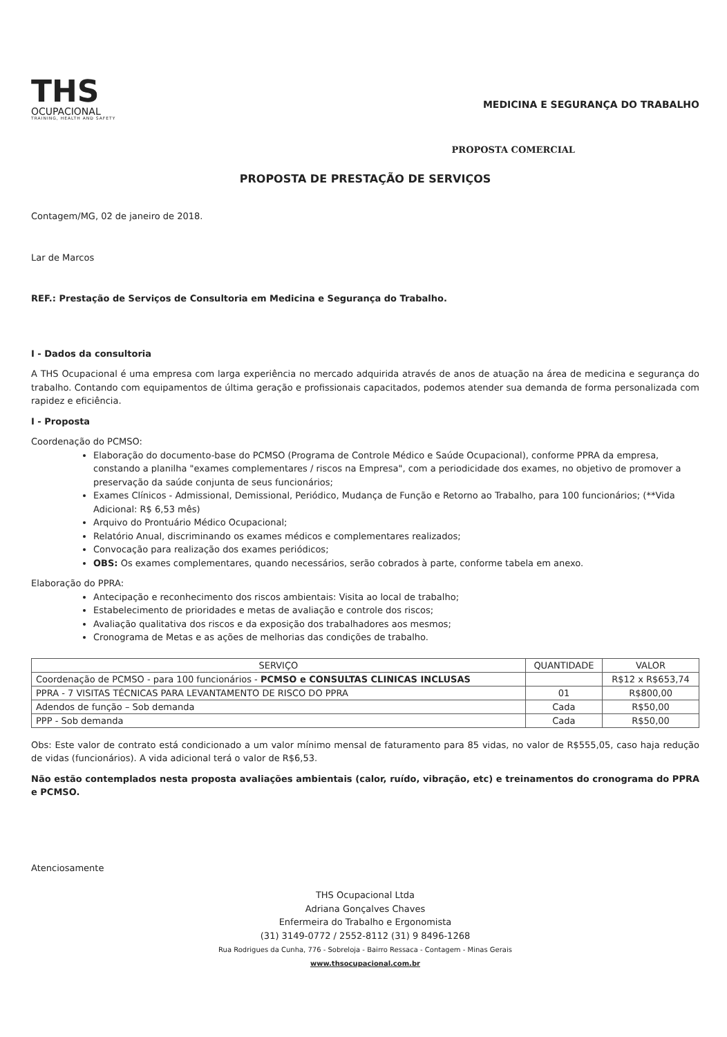THS
OCUPACIONAL
TRAINING, HEALTH AND SAFETY
MEDICINA E SEGURANÇA DO TRABALHO
PROPOSTA COMERCIAL
PROPOSTA DE PRESTAÇÃO DE SERVIÇOS
Contagem/MG, 02 de janeiro de 2018.
Lar de Marcos
REF.: Prestação de Serviços de Consultoria em Medicina e Segurança do Trabalho.
I - Dados da consultoria
A THS Ocupacional é uma empresa com larga experiência no mercado adquirida através de anos de atuação na área de medicina e segurança do trabalho. Contando com equipamentos de última geração e profissionais capacitados, podemos atender sua demanda de forma personalizada com rapidez e eficiência.
I - Proposta
Coordenação do PCMSO:
Elaboração do documento-base do PCMSO (Programa de Controle Médico e Saúde Ocupacional), conforme PPRA da empresa, constando a planilha "exames complementares / riscos na Empresa", com a periodicidade dos exames, no objetivo de promover a preservação da saúde conjunta de seus funcionários;
Exames Clínicos - Admissional, Demissional, Periódico, Mudança de Função e Retorno ao Trabalho, para 100 funcionários; (**Vida Adicional: R$ 6,53 mês)
Arquivo do Prontuário Médico Ocupacional;
Relatório Anual, discriminando os exames médicos e complementares realizados;
Convocação para realização dos exames periódicos;
OBS: Os exames complementares, quando necessários, serão cobrados à parte, conforme tabela em anexo.
Elaboração do PPRA:
Antecipação e reconhecimento dos riscos ambientais: Visita ao local de trabalho;
Estabelecimento de prioridades e metas de avaliação e controle dos riscos;
Avaliação qualitativa dos riscos e da exposição dos trabalhadores aos mesmos;
Cronograma de Metas e as ações de melhorias das condições de trabalho.
| SERVIÇO | QUANTIDADE | VALOR |
| --- | --- | --- |
| Coordenação de PCMSO - para 100 funcionários - PCMSO e CONSULTAS CLINICAS INCLUSAS | | R$12 x R$653,74 |
| PPRA - 7 VISITAS TÉCNICAS PARA LEVANTAMENTO DE RISCO DO PPRA | 01 | R$800,00 |
| Adendos de função – Sob demanda | Cada | R$50,00 |
| PPP - Sob demanda | Cada | R$50,00 |
Obs: Este valor de contrato está condicionado a um valor mínimo mensal de faturamento para 85 vidas, no valor de R$555,05, caso haja redução de vidas (funcionários). A vida adicional terá o valor de R$6,53.
Não estão contemplados nesta proposta avaliações ambientais (calor, ruído, vibração, etc) e treinamentos do cronograma do PPRA e PCMSO.
Atenciosamente
THS Ocupacional Ltda
Adriana Gonçalves Chaves
Enfermeira do Trabalho e Ergonomista
(31) 3149-0772 / 2552-8112 (31) 9 8496-1268
Rua Rodrigues da Cunha, 776 - Sobreloja - Bairro Ressaca - Contagem - Minas Gerais
www.thsocupacional.com.br